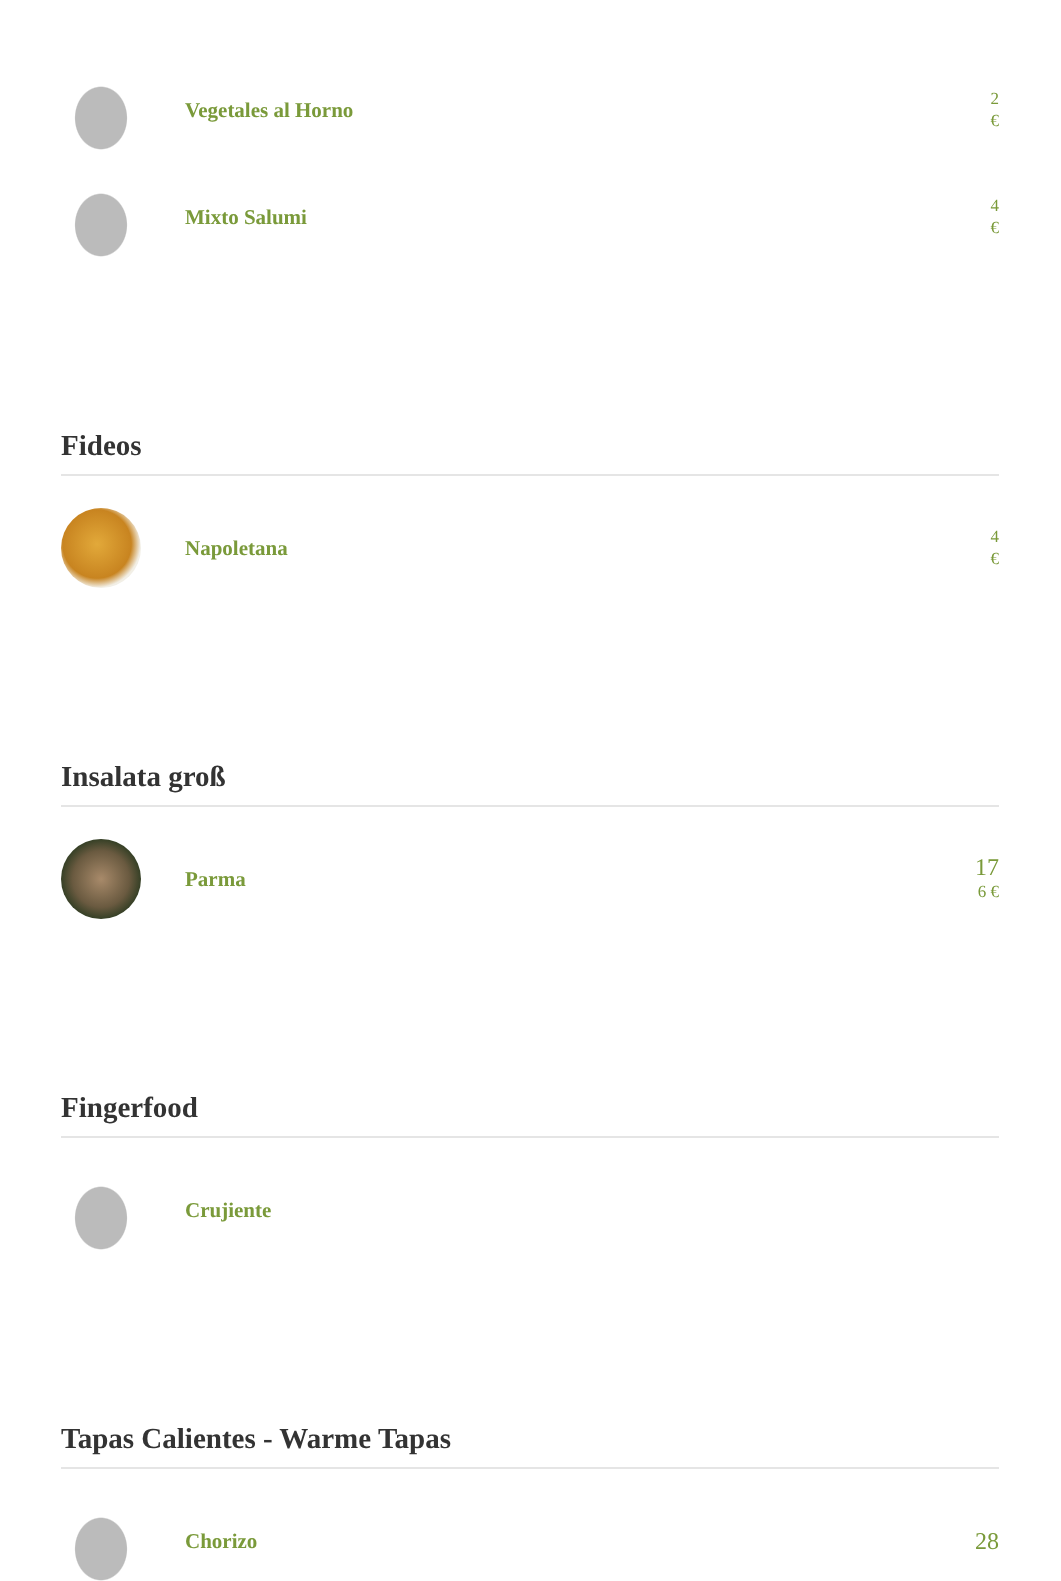Vegetales al Horno
2
€
Mixto Salumi
4
€
Fideos
Napoletana
4
€
Insalata groß
Parma
17
6 €
Fingerfood
Crujiente
Tapas Calientes - Warme Tapas
Chorizo
28